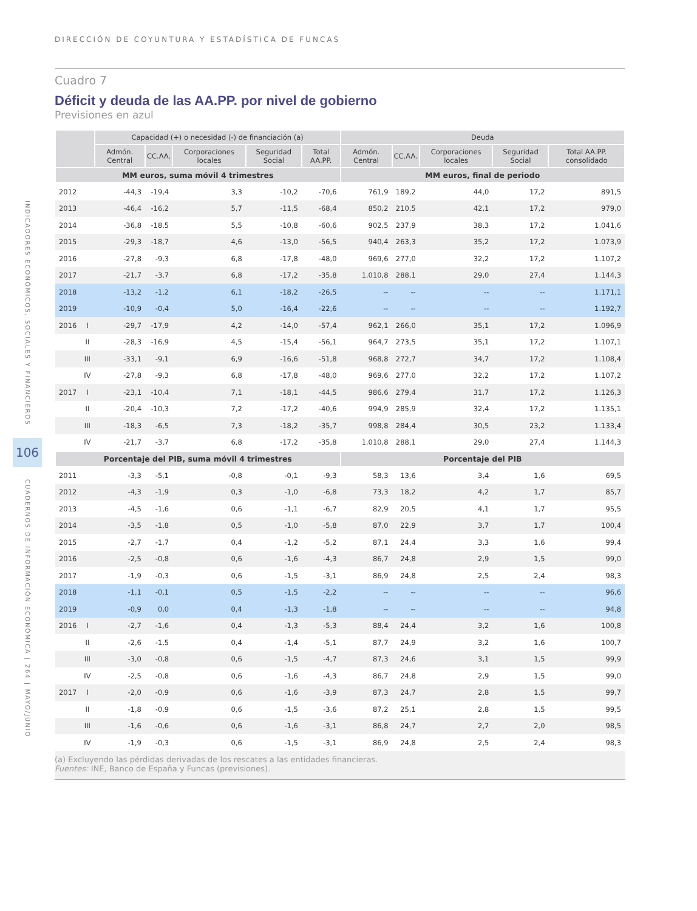INDICADORES ECONÓMICOS, SOCIALES Y FINANCIEROS
106
CUADERNOS DE INFORMACIÓN ECONÓMICA | 264 | MAYO/JUNIO
DIRECCIÓN DE COYUNTURA Y ESTADÍSTICA DE FUNCAS
Cuadro 7
Déficit y deuda de las AA.PP. por nivel de gobierno
Previsiones en azul
| | | Capacidad (+) o necesidad (-) de financiación (a) | | | | | Deuda | | | | |
| --- | --- | --- | --- | --- | --- | --- | --- | --- | --- | --- | --- |
| | | Admón. Central | CC.AA. | Corporaciones locales | Seguridad Social | Total AA.PP. | Admón. Central | CC.AA. | Corporaciones locales | Seguridad Social | Total AA.PP. consolidado |
| MM euros, suma móvil 4 trimestres | | | | | | | MM euros, final de periodo | | | | |
| 2012 | | -44,3 | -19,4 | 3,3 | -10,2 | -70,6 | 761,9 | 189,2 | 44,0 | 17,2 | 891,5 |
| 2013 | | -46,4 | -16,2 | 5,7 | -11,5 | -68,4 | 850,2 | 210,5 | 42,1 | 17,2 | 979,0 |
| 2014 | | -36,8 | -18,5 | 5,5 | -10,8 | -60,6 | 902,5 | 237,9 | 38,3 | 17,2 | 1.041,6 |
| 2015 | | -29,3 | -18,7 | 4,6 | -13,0 | -56,5 | 940,4 | 263,3 | 35,2 | 17,2 | 1.073,9 |
| 2016 | | -27,8 | -9,3 | 6,8 | -17,8 | -48,0 | 969,6 | 277,0 | 32,2 | 17,2 | 1.107,2 |
| 2017 | | -21,7 | -3,7 | 6,8 | -17,2 | -35,8 | 1.010,8 | 288,1 | 29,0 | 27,4 | 1.144,3 |
| 2018 | | -13,2 | -1,2 | 6,1 | -18,2 | -26,5 | -- | -- | -- | -- | 1.171,1 |
| 2019 | | -10,9 | -0,4 | 5,0 | -16,4 | -22,6 | -- | -- | -- | -- | 1.192,7 |
| 2016 | I | -29,7 | -17,9 | 4,2 | -14,0 | -57,4 | 962,1 | 266,0 | 35,1 | 17,2 | 1.096,9 |
| | II | -28,3 | -16,9 | 4,5 | -15,4 | -56,1 | 964,7 | 273,5 | 35,1 | 17,2 | 1.107,1 |
| | III | -33,1 | -9,1 | 6,9 | -16,6 | -51,8 | 968,8 | 272,7 | 34,7 | 17,2 | 1.108,4 |
| | IV | -27,8 | -9,3 | 6,8 | -17,8 | -48,0 | 969,6 | 277,0 | 32,2 | 17,2 | 1.107,2 |
| 2017 | I | -23,1 | -10,4 | 7,1 | -18,1 | -44,5 | 986,6 | 279,4 | 31,7 | 17,2 | 1.126,3 |
| | II | -20,4 | -10,3 | 7,2 | -17,2 | -40,6 | 994,9 | 285,9 | 32,4 | 17,2 | 1.135,1 |
| | III | -18,3 | -6,5 | 7,3 | -18,2 | -35,7 | 998,8 | 284,4 | 30,5 | 23,2 | 1.133,4 |
| | IV | -21,7 | -3,7 | 6,8 | -17,2 | -35,8 | 1.010,8 | 288,1 | 29,0 | 27,4 | 1.144,3 |
| Porcentaje del PIB, suma móvil 4 trimestres | | | | | | | Porcentaje del PIB | | | | |
| 2011 | | -3,3 | -5,1 | -0,8 | -0,1 | -9,3 | 58,3 | 13,6 | 3,4 | 1,6 | 69,5 |
| 2012 | | -4,3 | -1,9 | 0,3 | -1,0 | -6,8 | 73,3 | 18,2 | 4,2 | 1,7 | 85,7 |
| 2013 | | -4,5 | -1,6 | 0,6 | -1,1 | -6,7 | 82,9 | 20,5 | 4,1 | 1,7 | 95,5 |
| 2014 | | -3,5 | -1,8 | 0,5 | -1,0 | -5,8 | 87,0 | 22,9 | 3,7 | 1,7 | 100,4 |
| 2015 | | -2,7 | -1,7 | 0,4 | -1,2 | -5,2 | 87,1 | 24,4 | 3,3 | 1,6 | 99,4 |
| 2016 | | -2,5 | -0,8 | 0,6 | -1,6 | -4,3 | 86,7 | 24,8 | 2,9 | 1,5 | 99,0 |
| 2017 | | -1,9 | -0,3 | 0,6 | -1,5 | -3,1 | 86,9 | 24,8 | 2,5 | 2,4 | 98,3 |
| 2018 | | -1,1 | -0,1 | 0,5 | -1,5 | -2,2 | -- | -- | -- | -- | 96,6 |
| 2019 | | -0,9 | 0,0 | 0,4 | -1,3 | -1,8 | -- | -- | -- | -- | 94,8 |
| 2016 | I | -2,7 | -1,6 | 0,4 | -1,3 | -5,3 | 88,4 | 24,4 | 3,2 | 1,6 | 100,8 |
| | II | -2,6 | -1,5 | 0,4 | -1,4 | -5,1 | 87,7 | 24,9 | 3,2 | 1,6 | 100,7 |
| | III | -3,0 | -0,8 | 0,6 | -1,5 | -4,7 | 87,3 | 24,6 | 3,1 | 1,5 | 99,9 |
| | IV | -2,5 | -0,8 | 0,6 | -1,6 | -4,3 | 86,7 | 24,8 | 2,9 | 1,5 | 99,0 |
| 2017 | I | -2,0 | -0,9 | 0,6 | -1,6 | -3,9 | 87,3 | 24,7 | 2,8 | 1,5 | 99,7 |
| | II | -1,8 | -0,9 | 0,6 | -1,5 | -3,6 | 87,2 | 25,1 | 2,8 | 1,5 | 99,5 |
| | III | -1,6 | -0,6 | 0,6 | -1,6 | -3,1 | 86,8 | 24,7 | 2,7 | 2,0 | 98,5 |
| | IV | -1,9 | -0,3 | 0,6 | -1,5 | -3,1 | 86,9 | 24,8 | 2,5 | 2,4 | 98,3 |
(a) Excluyendo las pérdidas derivadas de los rescates a las entidades financieras.
Fuentes: INE, Banco de España y Funcas (previsiones).